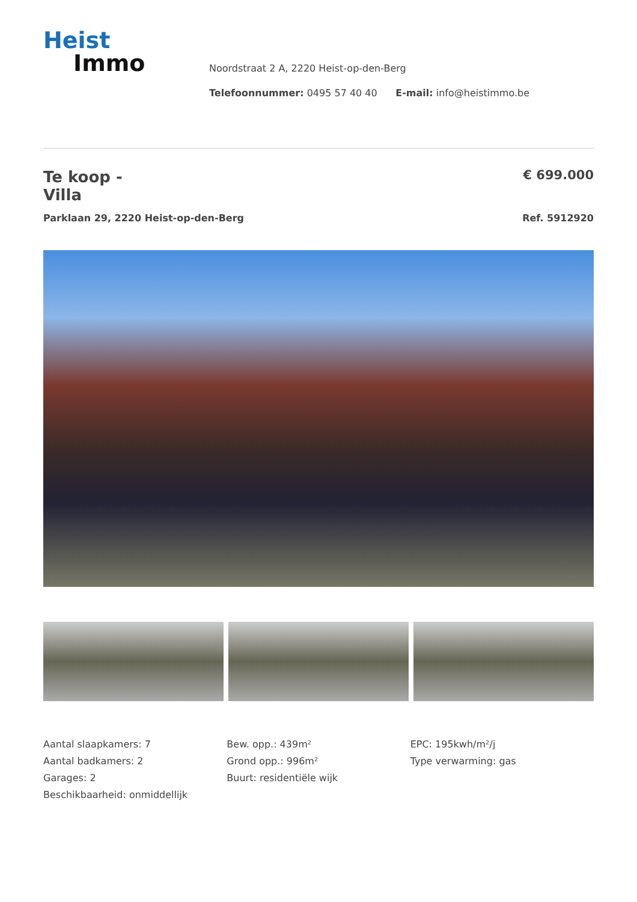Heist
Immo
Noordstraat 2 A, 2220 Heist-op-den-Berg
Telefoonnummer: 0495 57 40 40 E-mail: info@heistimmo.be
Te koop -
Villa
€ 699.000
Parklaan 29, 2220 Heist-op-den-Berg Ref. 5912920
Aantal slaapkamers: 7
Aantal badkamers: 2
Garages: 2
Beschikbaarheid: onmiddellijk
Bew. opp.: 439m²
Grond opp.: 996m²
Buurt: residentiële wijk
EPC: 195kwh/m²/j
Type verwarming: gas